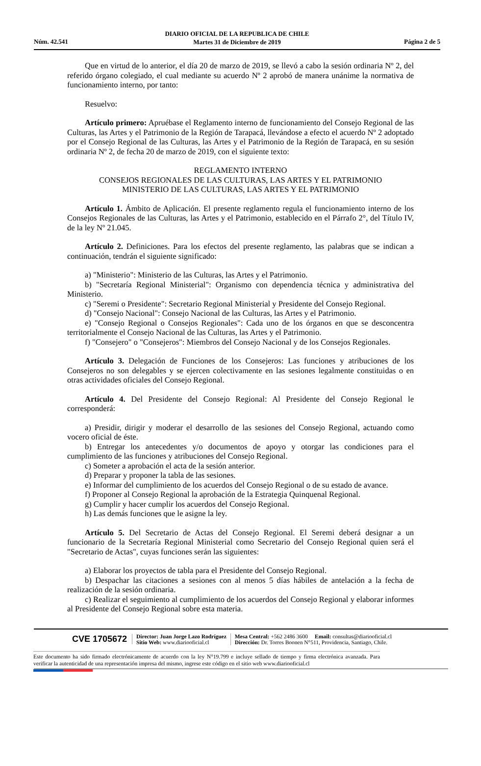DIARIO OFICIAL DE LA REPUBLICA DE CHILE
Martes 31 de Diciembre de 2019
Núm. 42.541 Página 2 de 5
Que en virtud de lo anterior, el día 20 de marzo de 2019, se llevó a cabo la sesión ordinaria Nº 2, del referido órgano colegiado, el cual mediante su acuerdo Nº 2 aprobó de manera unánime la normativa de funcionamiento interno, por tanto:
Resuelvo:
Artículo primero: Apruébase el Reglamento interno de funcionamiento del Consejo Regional de las Culturas, las Artes y el Patrimonio de la Región de Tarapacá, llevándose a efecto el acuerdo Nº 2 adoptado por el Consejo Regional de las Culturas, las Artes y el Patrimonio de la Región de Tarapacá, en su sesión ordinaria Nº 2, de fecha 20 de marzo de 2019, con el siguiente texto:
REGLAMENTO INTERNO
CONSEJOS REGIONALES DE LAS CULTURAS, LAS ARTES Y EL PATRIMONIO
MINISTERIO DE LAS CULTURAS, LAS ARTES Y EL PATRIMONIO
Artículo 1. Ámbito de Aplicación. El presente reglamento regula el funcionamiento interno de los Consejos Regionales de las Culturas, las Artes y el Patrimonio, establecido en el Párrafo 2°, del Título IV, de la ley Nº 21.045.
Artículo 2. Definiciones. Para los efectos del presente reglamento, las palabras que se indican a continuación, tendrán el siguiente significado:
a) "Ministerio": Ministerio de las Culturas, las Artes y el Patrimonio.
b) "Secretaría Regional Ministerial": Organismo con dependencia técnica y administrativa del Ministerio.
c) "Seremi o Presidente": Secretario Regional Ministerial y Presidente del Consejo Regional.
d) "Consejo Nacional": Consejo Nacional de las Culturas, las Artes y el Patrimonio.
e) "Consejo Regional o Consejos Regionales": Cada uno de los órganos en que se desconcentra territorialmente el Consejo Nacional de las Culturas, las Artes y el Patrimonio.
f) "Consejero" o "Consejeros": Miembros del Consejo Nacional y de los Consejos Regionales.
Artículo 3. Delegación de Funciones de los Consejeros: Las funciones y atribuciones de los Consejeros no son delegables y se ejercen colectivamente en las sesiones legalmente constituidas o en otras actividades oficiales del Consejo Regional.
Artículo 4. Del Presidente del Consejo Regional: Al Presidente del Consejo Regional le corresponderá:
a) Presidir, dirigir y moderar el desarrollo de las sesiones del Consejo Regional, actuando como vocero oficial de éste.
b) Entregar los antecedentes y/o documentos de apoyo y otorgar las condiciones para el cumplimiento de las funciones y atribuciones del Consejo Regional.
c) Someter a aprobación el acta de la sesión anterior.
d) Preparar y proponer la tabla de las sesiones.
e) Informar del cumplimiento de los acuerdos del Consejo Regional o de su estado de avance.
f) Proponer al Consejo Regional la aprobación de la Estrategia Quinquenal Regional.
g) Cumplir y hacer cumplir los acuerdos del Consejo Regional.
h) Las demás funciones que le asigne la ley.
Artículo 5. Del Secretario de Actas del Consejo Regional. El Seremi deberá designar a un funcionario de la Secretaría Regional Ministerial como Secretario del Consejo Regional quien será el "Secretario de Actas", cuyas funciones serán las siguientes:
a) Elaborar los proyectos de tabla para el Presidente del Consejo Regional.
b) Despachar las citaciones a sesiones con al menos 5 días hábiles de antelación a la fecha de realización de la sesión ordinaria.
c) Realizar el seguimiento al cumplimiento de los acuerdos del Consejo Regional y elaborar informes al Presidente del Consejo Regional sobre esta materia.
CVE 1705672
Director: Juan Jorge Lazo Rodríguez
Sitio Web: www.diariooficial.cl
Mesa Central: +562 2486 3600 Email: consultas@diariooficial.cl
Dirección: Dr. Torres Boonen N°511, Providencia, Santiago, Chile.
Este documento ha sido firmado electrónicamente de acuerdo con la ley N°19.799 e incluye sellado de tiempo y firma electrónica avanzada. Para verificar la autenticidad de una representación impresa del mismo, ingrese este código en el sitio web www.diariooficial.cl